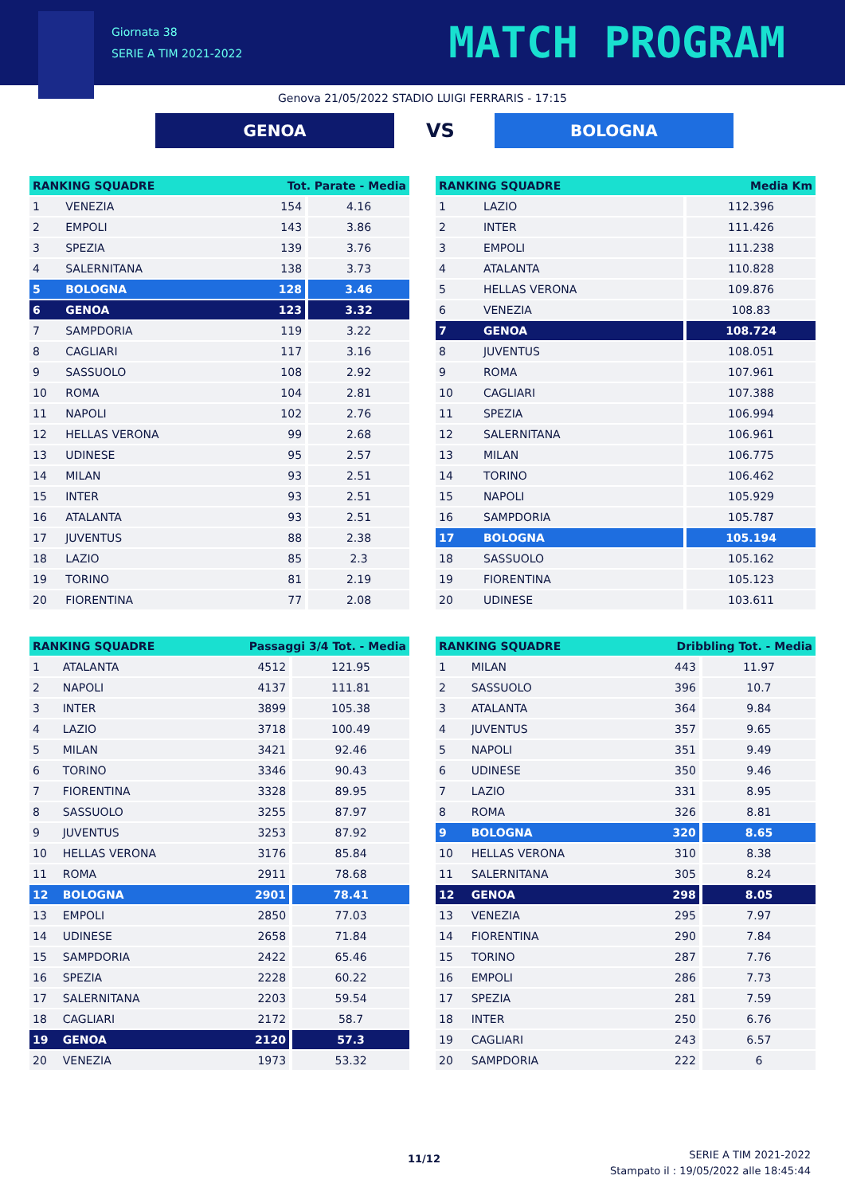Giornata 38
SERIE A TIM 2021-2022
MATCH PROGRAM
Genova 21/05/2022 STADIO LUIGI FERRARIS - 17:15
GENOA
VS
BOLOGNA
| RANKING SQUADRE | | Tot. Parate - Media | |
| --- | --- | --- | --- |
| 1 | VENEZIA | 154 | 4.16 |
| 2 | EMPOLI | 143 | 3.86 |
| 3 | SPEZIA | 139 | 3.76 |
| 4 | SALERNITANA | 138 | 3.73 |
| 5 | BOLOGNA | 128 | 3.46 |
| 6 | GENOA | 123 | 3.32 |
| 7 | SAMPDORIA | 119 | 3.22 |
| 8 | CAGLIARI | 117 | 3.16 |
| 9 | SASSUOLO | 108 | 2.92 |
| 10 | ROMA | 104 | 2.81 |
| 11 | NAPOLI | 102 | 2.76 |
| 12 | HELLAS VERONA | 99 | 2.68 |
| 13 | UDINESE | 95 | 2.57 |
| 14 | MILAN | 93 | 2.51 |
| 15 | INTER | 93 | 2.51 |
| 16 | ATALANTA | 93 | 2.51 |
| 17 | JUVENTUS | 88 | 2.38 |
| 18 | LAZIO | 85 | 2.3 |
| 19 | TORINO | 81 | 2.19 |
| 20 | FIORENTINA | 77 | 2.08 |
| RANKING SQUADRE | | Media Km |
| --- | --- | --- |
| 1 | LAZIO | 112.396 |
| 2 | INTER | 111.426 |
| 3 | EMPOLI | 111.238 |
| 4 | ATALANTA | 110.828 |
| 5 | HELLAS VERONA | 109.876 |
| 6 | VENEZIA | 108.83 |
| 7 | GENOA | 108.724 |
| 8 | JUVENTUS | 108.051 |
| 9 | ROMA | 107.961 |
| 10 | CAGLIARI | 107.388 |
| 11 | SPEZIA | 106.994 |
| 12 | SALERNITANA | 106.961 |
| 13 | MILAN | 106.775 |
| 14 | TORINO | 106.462 |
| 15 | NAPOLI | 105.929 |
| 16 | SAMPDORIA | 105.787 |
| 17 | BOLOGNA | 105.194 |
| 18 | SASSUOLO | 105.162 |
| 19 | FIORENTINA | 105.123 |
| 20 | UDINESE | 103.611 |
| RANKING SQUADRE | | Passaggi 3/4 Tot. - Media | |
| --- | --- | --- | --- |
| 1 | ATALANTA | 4512 | 121.95 |
| 2 | NAPOLI | 4137 | 111.81 |
| 3 | INTER | 3899 | 105.38 |
| 4 | LAZIO | 3718 | 100.49 |
| 5 | MILAN | 3421 | 92.46 |
| 6 | TORINO | 3346 | 90.43 |
| 7 | FIORENTINA | 3328 | 89.95 |
| 8 | SASSUOLO | 3255 | 87.97 |
| 9 | JUVENTUS | 3253 | 87.92 |
| 10 | HELLAS VERONA | 3176 | 85.84 |
| 11 | ROMA | 2911 | 78.68 |
| 12 | BOLOGNA | 2901 | 78.41 |
| 13 | EMPOLI | 2850 | 77.03 |
| 14 | UDINESE | 2658 | 71.84 |
| 15 | SAMPDORIA | 2422 | 65.46 |
| 16 | SPEZIA | 2228 | 60.22 |
| 17 | SALERNITANA | 2203 | 59.54 |
| 18 | CAGLIARI | 2172 | 58.7 |
| 19 | GENOA | 2120 | 57.3 |
| 20 | VENEZIA | 1973 | 53.32 |
| RANKING SQUADRE | | Dribbling Tot. - Media | |
| --- | --- | --- | --- |
| 1 | MILAN | 443 | 11.97 |
| 2 | SASSUOLO | 396 | 10.7 |
| 3 | ATALANTA | 364 | 9.84 |
| 4 | JUVENTUS | 357 | 9.65 |
| 5 | NAPOLI | 351 | 9.49 |
| 6 | UDINESE | 350 | 9.46 |
| 7 | LAZIO | 331 | 8.95 |
| 8 | ROMA | 326 | 8.81 |
| 9 | BOLOGNA | 320 | 8.65 |
| 10 | HELLAS VERONA | 310 | 8.38 |
| 11 | SALERNITANA | 305 | 8.24 |
| 12 | GENOA | 298 | 8.05 |
| 13 | VENEZIA | 295 | 7.97 |
| 14 | FIORENTINA | 290 | 7.84 |
| 15 | TORINO | 287 | 7.76 |
| 16 | EMPOLI | 286 | 7.73 |
| 17 | SPEZIA | 281 | 7.59 |
| 18 | INTER | 250 | 6.76 |
| 19 | CAGLIARI | 243 | 6.57 |
| 20 | SAMPDORIA | 222 | 6 |
11/12
SERIE A TIM 2021-2022
Stampato il : 19/05/2022 alle 18:45:44